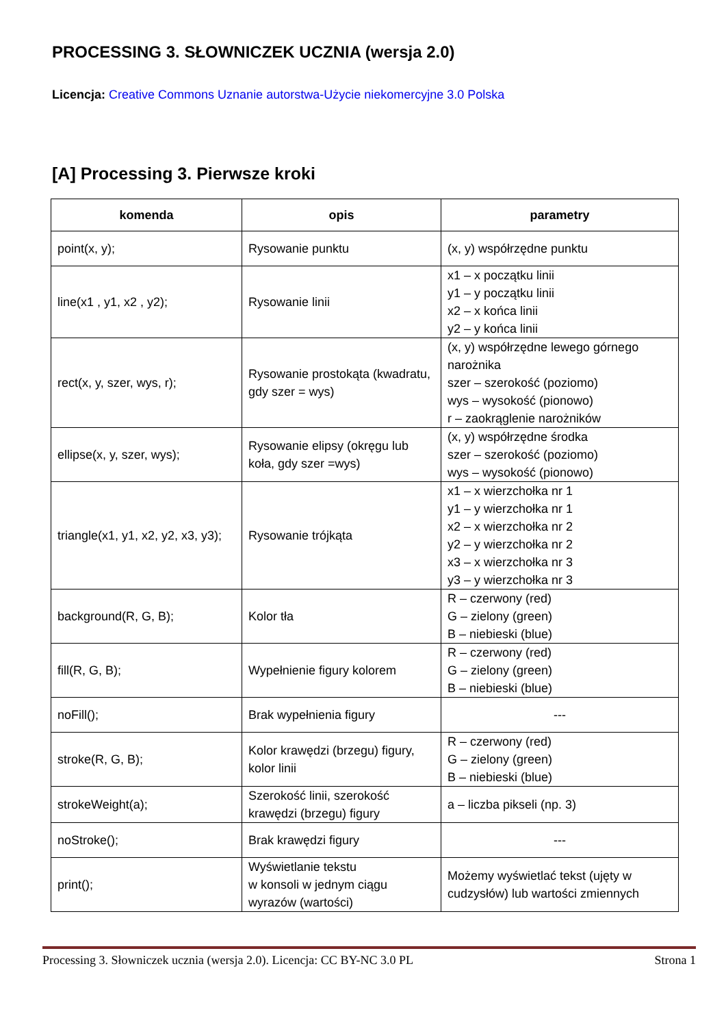PROCESSING 3. SŁOWNICZEK UCZNIA (wersja 2.0)
Licencja: Creative Commons Uznanie autorstwa-Użycie niekomercyjne 3.0 Polska
[A] Processing 3. Pierwsze kroki
| komenda | opis | parametry |
| --- | --- | --- |
| point(x, y); | Rysowanie punktu | (x, y) współrzędne punktu |
| line(x1 , y1, x2 , y2); | Rysowanie linii | x1 – x początku linii y1 – y początku linii x2 – x końca linii y2 – y końca linii |
| rect(x, y, szer, wys, r); | Rysowanie prostokąta (kwadratu, gdy szer = wys) | (x, y) współrzędne lewego górnego narożnika szer – szerokość (poziomo) wys – wysokość (pionowo) r – zaokrąglenie narożników |
| ellipse(x, y, szer, wys); | Rysowanie elipsy (okręgu lub koła, gdy szer =wys) | (x, y) współrzędne środka szer – szerokość (poziomo) wys – wysokość (pionowo) |
| triangle(x1, y1, x2, y2, x3, y3); | Rysowanie trójkąta | x1 – x wierzchołka nr 1 y1 – y wierzchołka nr 1 x2 – x wierzchołka nr 2 y2 – y wierzchołka nr 2 x3 – x wierzchołka nr 3 y3 – y wierzchołka nr 3 |
| background(R, G, B); | Kolor tła | R – czerwony (red) G – zielony (green) B – niebieski (blue) |
| fill(R, G, B); | Wypełnienie figury kolorem | R – czerwony (red) G – zielony (green) B – niebieski (blue) |
| noFill(); | Brak wypełnienia figury | --- |
| stroke(R, G, B); | Kolor krawędzi (brzegu) figury, kolor linii | R – czerwony (red) G – zielony (green) B – niebieski (blue) |
| strokeWeight(a); | Szerokość linii, szerokość krawędzi (brzegu) figury | a – liczba pikseli (np. 3) |
| noStroke(); | Brak krawędzi figury | --- |
| print(); | Wyświetlanie tekstu w konsoli w jednym ciągu wyrazów (wartości) | Możemy wyświetlać tekst (ujęty w cudzysłów) lub wartości zmiennych |
Processing 3. Słowniczek ucznia (wersja 2.0). Licencja: CC BY-NC 3.0 PL Strona 1